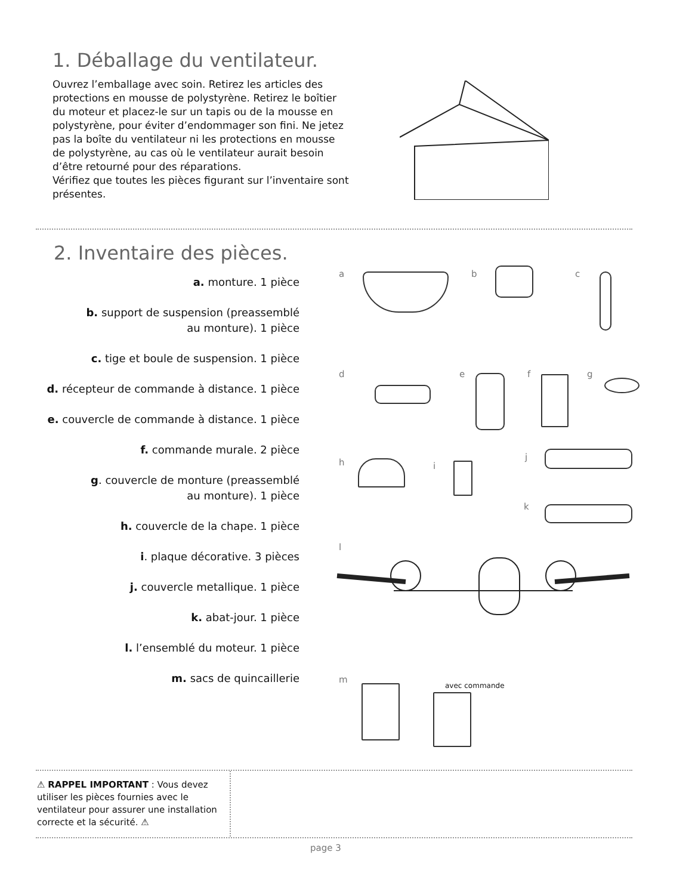1. Déballage du ventilateur.
Ouvrez l’emballage avec soin. Retirez les articles des protections en mousse de polystyrène. Retirez le boîtier du moteur et placez-le sur un tapis ou de la mousse en polystyrène, pour éviter d’endommager son fini. Ne jetez pas la boîte du ventilateur ni les protections en mousse de polystyrène, au cas où le ventilateur aurait besoin d’être retourné pour des réparations.
Vérifiez que toutes les pièces figurant sur l’inventaire sont présentes.
2. Inventaire des pièces.
a. monture. 1 pièce
b. support de suspension (preassemblé
au monture). 1 pièce
c. tige et boule de suspension. 1 pièce
d. récepteur de commande à distance. 1 pièce
e. couvercle de commande à distance. 1 pièce
f. commande murale. 2 pièce
g. couvercle de monture (preassemblé
au monture). 1 pièce
h. couvercle de la chape. 1 pièce
i. plaque décorative. 3 pièces
j. couvercle metallique. 1 pièce
k. abat-jour. 1 pièce
l. l’ensemblé du moteur. 1 pièce
m. sacs de quincaillerie
a b c
d e f g
h i
j
k
l
m
avec commande
⚠ RAPPEL IMPORTANT : Vous devez utiliser les pièces fournies avec le ventilateur pour assurer une installation correcte et la sécurité. ⚠
page 3